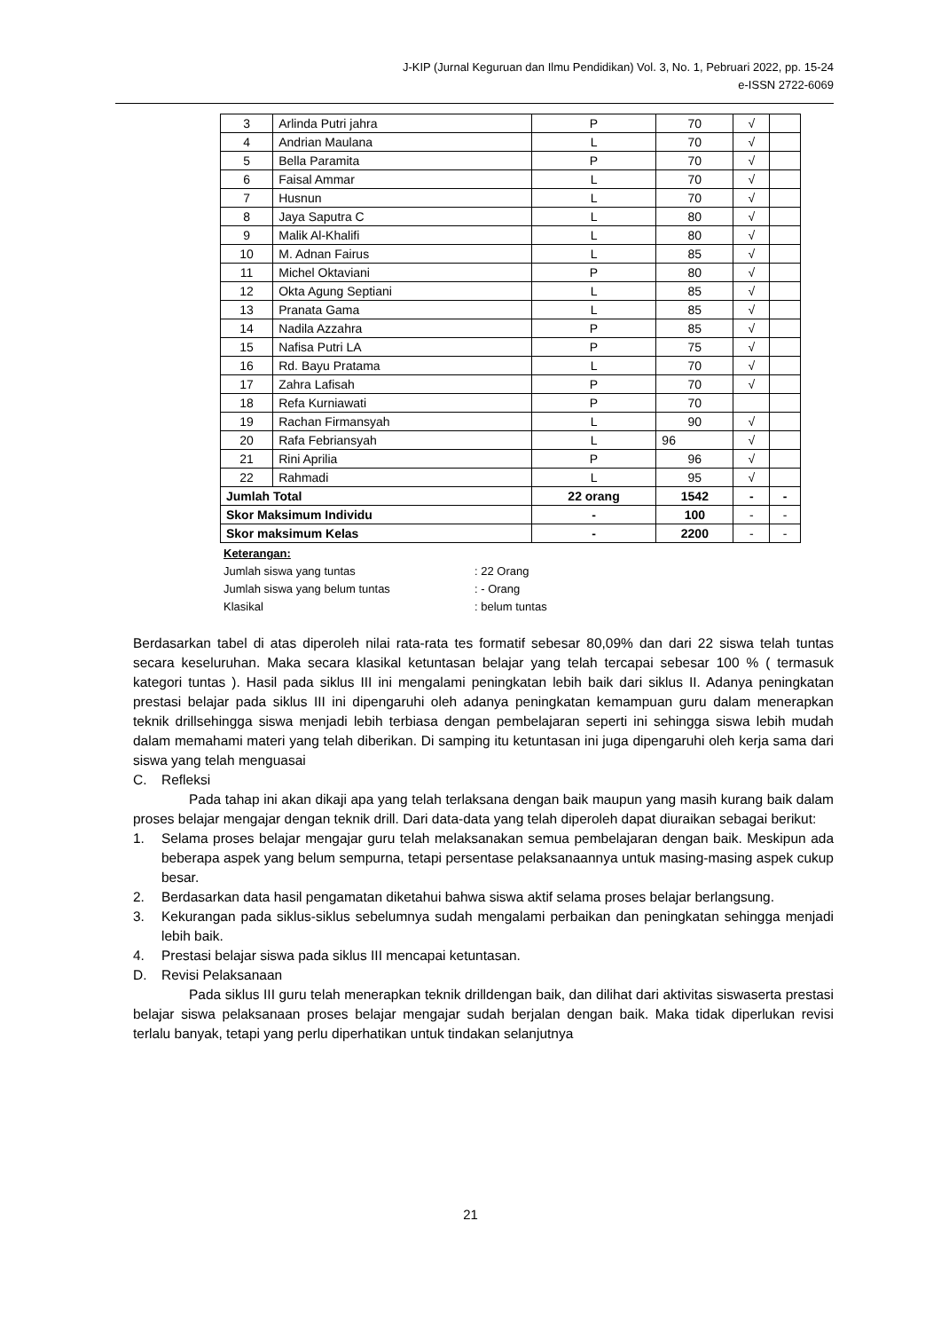J-KIP (Jurnal Keguruan dan Ilmu Pendidikan) Vol. 3, No. 1, Pebruari 2022, pp. 15-24
e-ISSN 2722-6069
| 3 | Arlinda Putri jahra | P | 70 | √ | |
| 4 | Andrian Maulana | L | 70 | √ | |
| 5 | Bella Paramita | P | 70 | √ | |
| 6 | Faisal Ammar | L | 70 | √ | |
| 7 | Husnun | L | 70 | √ | |
| 8 | Jaya Saputra C | L | 80 | √ | |
| 9 | Malik Al-Khalifi | L | 80 | √ | |
| 10 | M. Adnan Fairus | L | 85 | √ | |
| 11 | Michel Oktaviani | P | 80 | √ | |
| 12 | Okta Agung Septiani | L | 85 | √ | |
| 13 | Pranata Gama | L | 85 | √ | |
| 14 | Nadila Azzahra | P | 85 | √ | |
| 15 | Nafisa Putri LA | P | 75 | √ | |
| 16 | Rd. Bayu Pratama | L | 70 | √ | |
| 17 | Zahra Lafisah | P | 70 | √ | |
| 18 | Refa Kurniawati | P | 70 | | |
| 19 | Rachan Firmansyah | L | 90 | √ | |
| 20 | Rafa Febriansyah | L | 96 | √ | |
| 21 | Rini Aprilia | P | 96 | √ | |
| 22 | Rahmadi | L | 95 | √ | |
| Jumlah Total | | 22 orang | 1542 | - | - |
| Skor Maksimum Individu | | - | 100 | - | - |
| Skor maksimum Kelas | | - | 2200 | - | - |
Keterangan:
Jumlah siswa yang tuntas : 22 Orang
Jumlah siswa yang belum tuntas : - Orang
Klasikal : belum tuntas
Berdasarkan tabel di atas diperoleh nilai rata-rata tes formatif sebesar 80,09% dan dari 22 siswa telah tuntas secara keseluruhan. Maka secara klasikal ketuntasan belajar yang telah tercapai sebesar 100 % ( termasuk kategori tuntas ). Hasil pada siklus III ini mengalami peningkatan lebih baik dari siklus II. Adanya peningkatan prestasi belajar pada siklus III ini dipengaruhi oleh adanya peningkatan kemampuan guru dalam menerapkan teknik drillsehingga siswa menjadi lebih terbiasa dengan pembelajaran seperti ini sehingga siswa lebih mudah dalam memahami materi yang telah diberikan. Di samping itu ketuntasan ini juga dipengaruhi oleh kerja sama dari siswa yang telah menguasai
C. Refleksi
Pada tahap ini akan dikaji apa yang telah terlaksana dengan baik maupun yang masih kurang baik dalam proses belajar mengajar dengan teknik drill. Dari data-data yang telah diperoleh dapat diuraikan sebagai berikut:
1. Selama proses belajar mengajar guru telah melaksanakan semua pembelajaran dengan baik. Meskipun ada beberapa aspek yang belum sempurna, tetapi persentase pelaksanaannya untuk masing-masing aspek cukup besar.
2. Berdasarkan data hasil pengamatan diketahui bahwa siswa aktif selama proses belajar berlangsung.
3. Kekurangan pada siklus-siklus sebelumnya sudah mengalami perbaikan dan peningkatan sehingga menjadi lebih baik.
4. Prestasi belajar siswa pada siklus III mencapai ketuntasan.
D. Revisi Pelaksanaan
Pada siklus III guru telah menerapkan teknik drilldengan baik, dan dilihat dari aktivitas siswaserta prestasi belajar siswa pelaksanaan proses belajar mengajar sudah berjalan dengan baik. Maka tidak diperlukan revisi terlalu banyak, tetapi yang perlu diperhatikan untuk tindakan selanjutnya
21